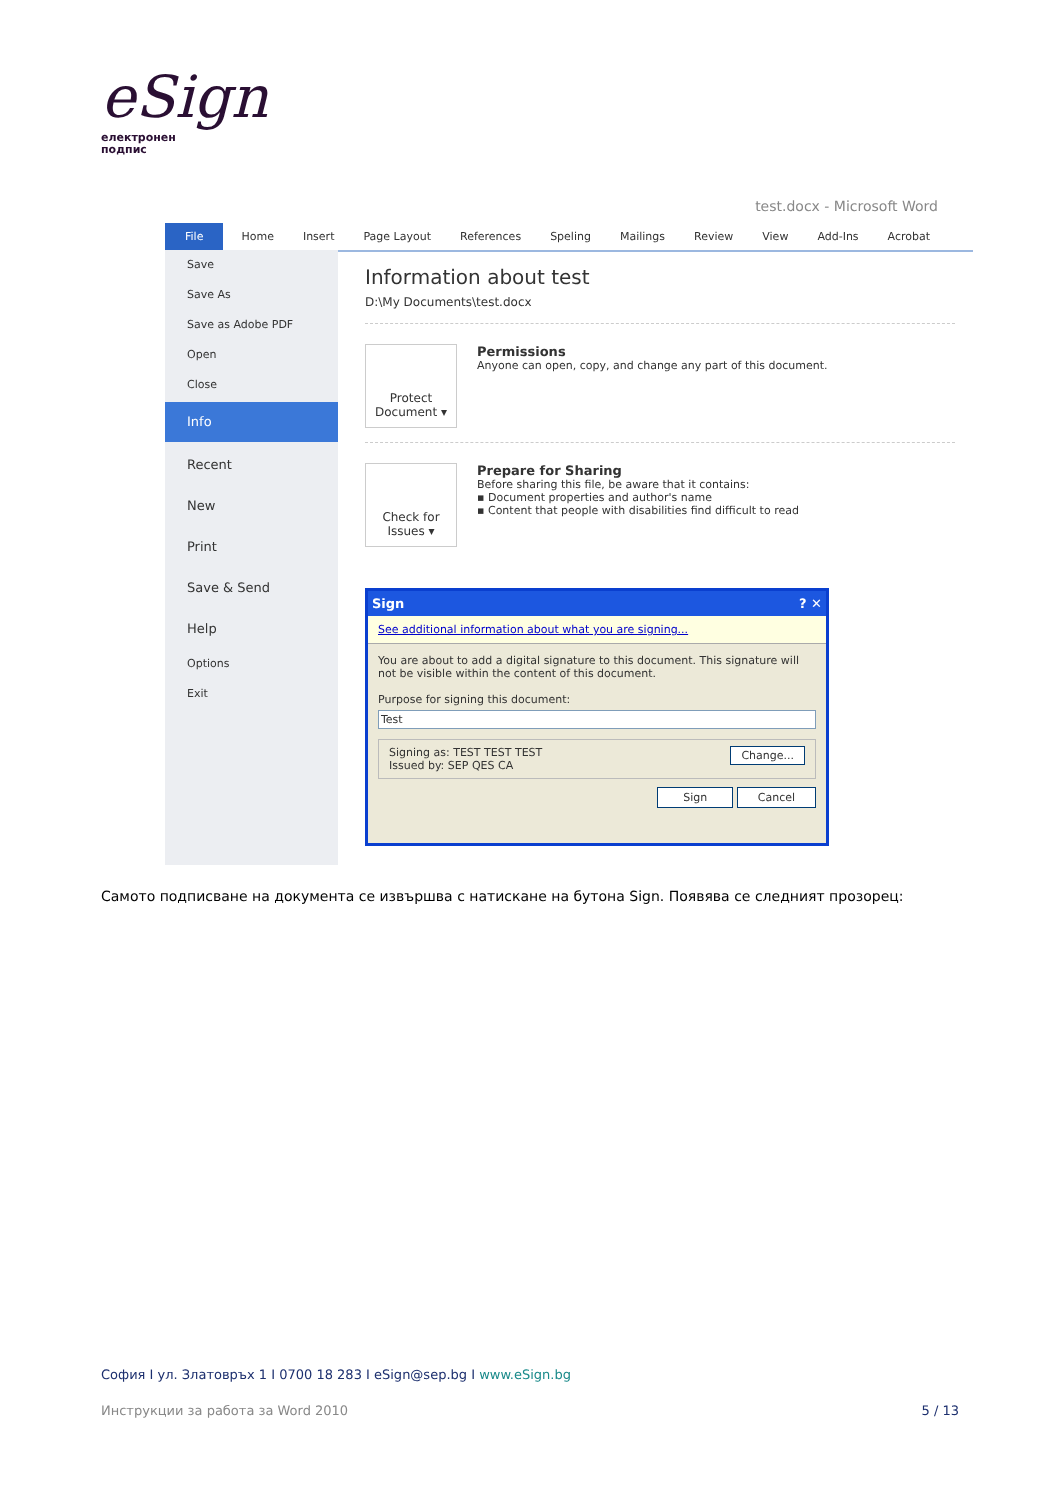eSign
електронен
подпис
test.docx - Microsoft Word
File Home Insert Page Layout References Speling Mailings Review View Add-Ins Acrobat
Save
Save As
Save as Adobe PDF
Open
Close
Info
Recent
New
Print
Save & Send
Help
Options
Exit
Information about test
D:\My Documents\test.docx
Protect Document ▾
Permissions
Anyone can open, copy, and change any part of this document.
Check for Issues ▾
Prepare for Sharing
Before sharing this file, be aware that it contains:
▪ Document properties and author's name
▪ Content that people with disabilities find difficult to read
Sign ? ✕
See additional information about what you are signing...
You are about to add a digital signature to this document. This signature will not be visible within the content of this document.
Purpose for signing this document:
Test
Signing as: TEST TEST TEST Change...
Issued by: SEP QES CA
Sign Cancel
Самото подписване на документа се извършва с натискане на бутона Sign. Появява се следният прозорец:
София I ул. Златовръх 1 I 0700 18 283 I eSign@sep.bg I www.eSign.bg
Инструкции за работа за Word 2010 5 / 13